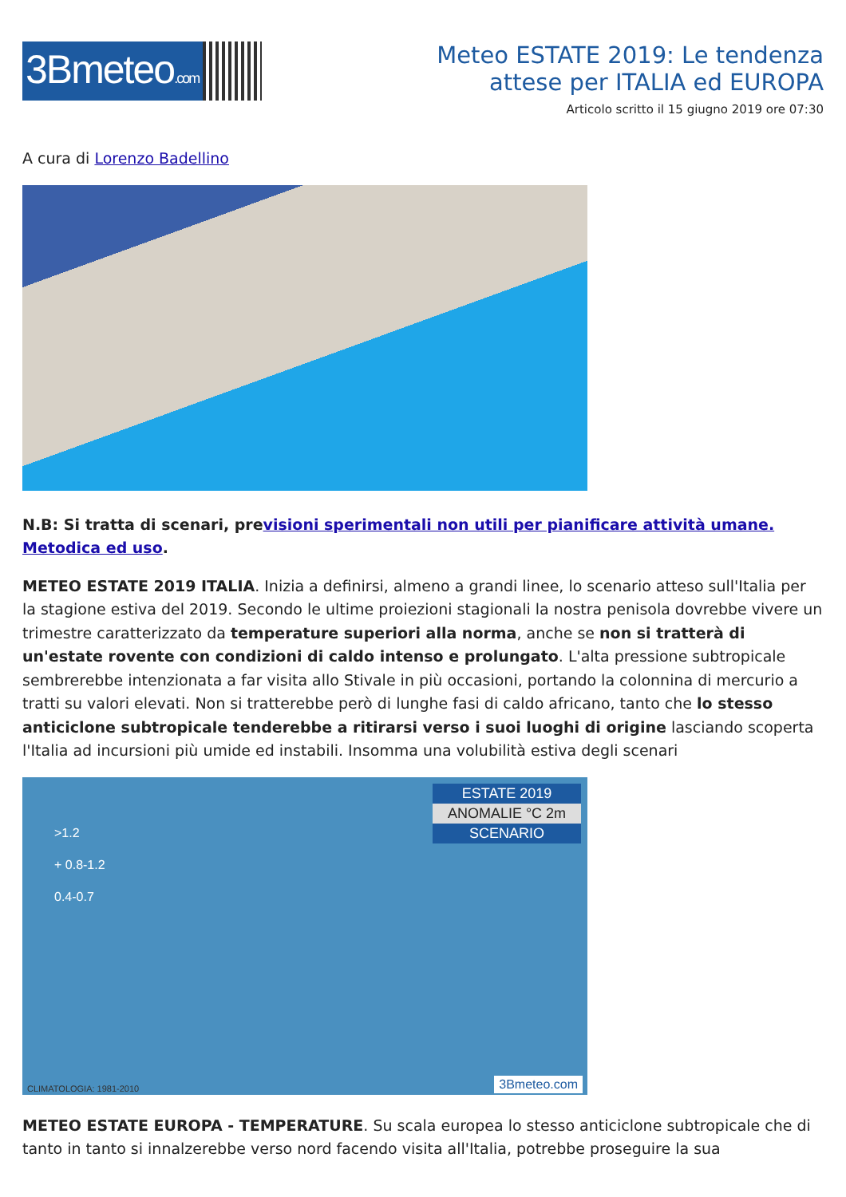3Bmeteo.com
Meteo ESTATE 2019: Le tendenza
attese per ITALIA ed EUROPA
Articolo scritto il 15 giugno 2019 ore 07:30
A cura di Lorenzo Badellino
N.B: Si tratta di scenari, previsioni sperimentali non utili per pianificare attività umane. Metodica ed uso.
METEO ESTATE 2019 ITALIA. Inizia a definirsi, almeno a grandi linee, lo scenario atteso sull'Italia per la stagione estiva del 2019. Secondo le ultime proiezioni stagionali la nostra penisola dovrebbe vivere un trimestre caratterizzato da temperature superiori alla norma, anche se non si tratterà di un'estate rovente con condizioni di caldo intenso e prolungato. L'alta pressione subtropicale sembrerebbe intenzionata a far visita allo Stivale in più occasioni, portando la colonnina di mercurio a tratti su valori elevati. Non si tratterebbe però di lunghe fasi di caldo africano, tanto che lo stesso anticiclone subtropicale tenderebbe a ritirarsi verso i suoi luoghi di origine lasciando scoperta l'Italia ad incursioni più umide ed instabili. Insomma una volubilità estiva degli scenari
ESTATE 2019
ANOMALIE °C 2m
SCENARIO
>1.2
+ 0.8-1.2
0.4-0.7
CLIMATOLOGIA: 1981-2010 3Bmeteo.com
METEO ESTATE EUROPA - TEMPERATURE. Su scala europea lo stesso anticiclone subtropicale che di tanto in tanto si innalzerebbe verso nord facendo visita all'Italia, potrebbe proseguire la sua